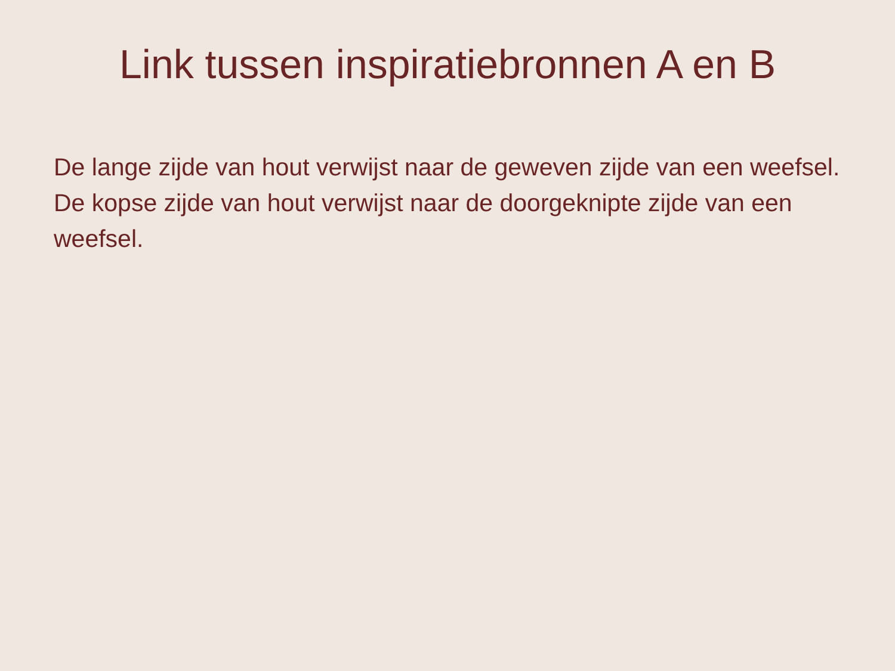Link tussen inspiratiebronnen A en B
De lange zijde van hout verwijst naar de geweven zijde van een weefsel.
De kopse zijde van hout verwijst naar de doorgeknipte zijde van een weefsel.